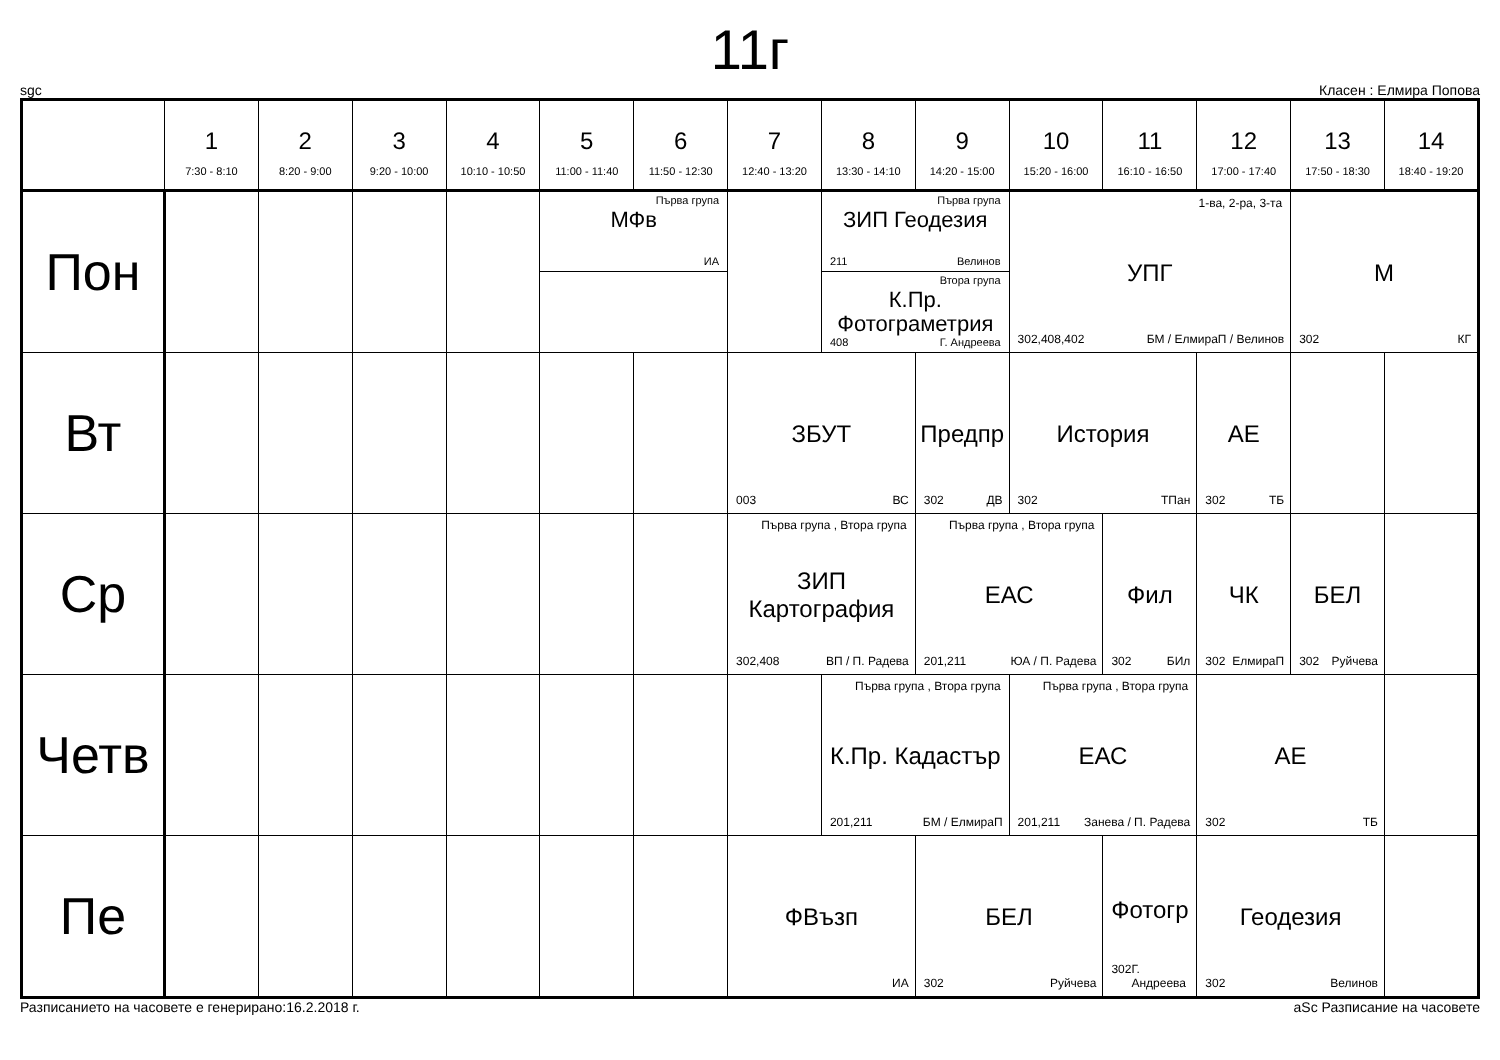11г
sgc Класен : Елмира Попова
| | 1 7:30 - 8:10 | 2 8:20 - 9:00 | 3 9:20 - 10:00 | 4 10:10 - 10:50 | 5 11:00 - 11:40 | 6 11:50 - 12:30 | 7 12:40 - 13:20 | 8 13:30 - 14:10 | 9 14:20 - 15:00 | 10 15:20 - 16:00 | 11 16:10 - 16:50 | 12 17:00 - 17:40 | 13 17:50 - 18:30 | 14 18:40 - 19:20 |
| --- | --- | --- | --- | --- | --- | --- | --- | --- | --- | --- | --- | --- | --- | --- |
| Пон | | | | | Първа група МФв ИА | | | Първа група ЗИП Геодезия 211 Велинов Втора група К.Пр. Фотограметрия 408 Г. Андреева | | 1-ва, 2-ра, 3-та УПГ 302,408,402 БМ / ЕлмираП / Велинов | | | М 302 КГ | |
| Вт | | | | | | | ЗБУТ 003 ВС | | Предпр 302 ДВ | История 302 ТПан | | АЕ 302 ТБ | | |
| Ср | | | | | | | Първа група , Втора група ЗИП Картография 302,408 ВП / П. Радева | | Първа група , Втора група ЕАС 201,211 ЮА / П. Радева | | Фил 302 БИл | ЧК 302 ЕлмираП | БЕЛ 302 Руйчева | |
| Четв | | | | | | | | Първа група , Втора група К.Пр. Кадастър 201,211 БМ / ЕлмираП | | Първа група , Втора група ЕАС 201,211 Занева / П. Радева | | АЕ 302 ТБ | | |
| Пе | | | | | | | ФВъзп ИА | | БЕЛ 302 Руйчева | | Фотогр 302 Г. Андреева | Геодезия 302 Велинов | | |
Разписанието на часовете е генерирано:16.2.2018 г. aSc Разписание на часовете